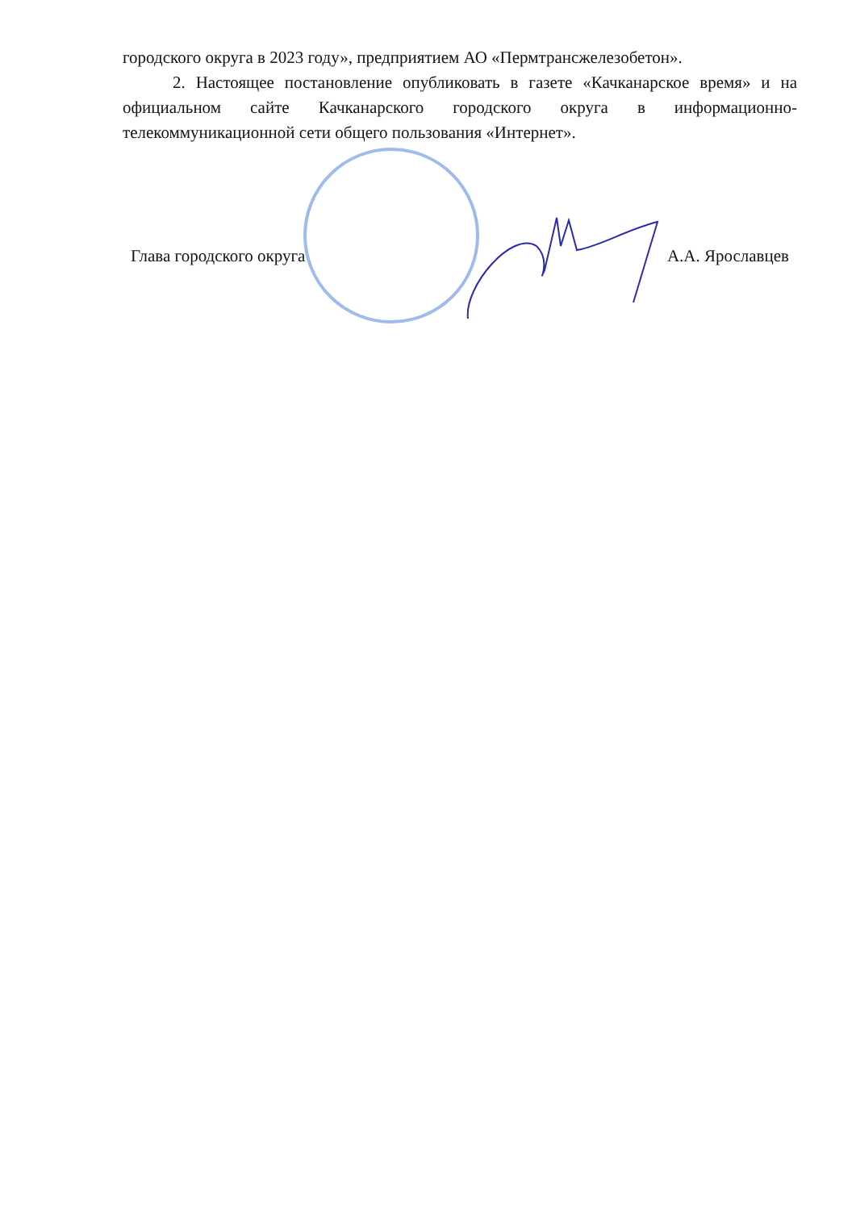городского округа в 2023 году», предприятием АО «Пермтрансжелезобетон».
2. Настоящее постановление опубликовать в газете «Качканарское время» и на официальном сайте Качканарского городского округа в информационно-телекоммуникационной сети общего пользования «Интернет».
Глава городского округа А.А. Ярославцев